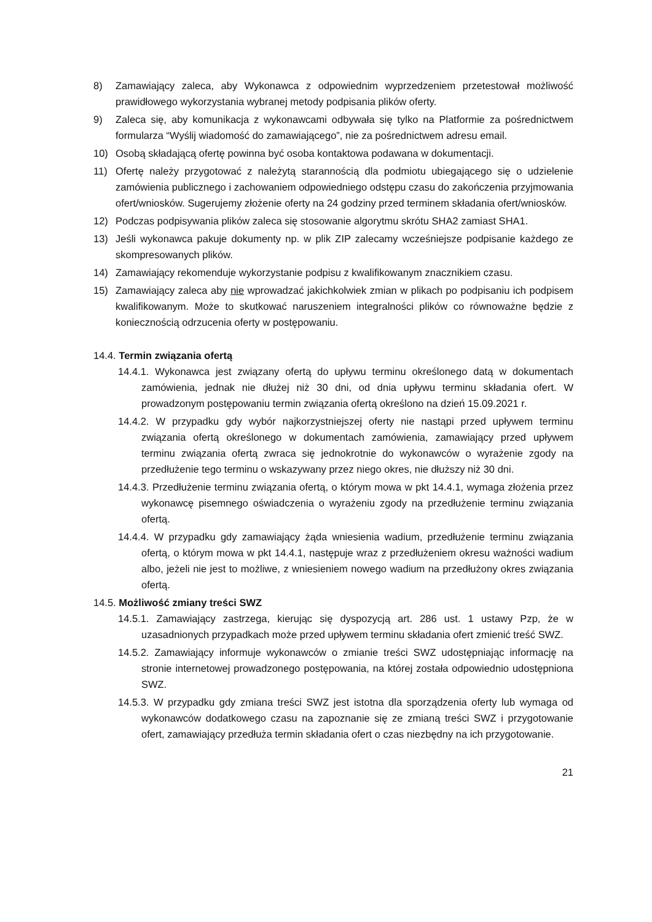8) Zamawiający zaleca, aby Wykonawca z odpowiednim wyprzedzeniem przetestował możliwość prawidłowego wykorzystania wybranej metody podpisania plików oferty.
9) Zaleca się, aby komunikacja z wykonawcami odbywała się tylko na Platformie za pośrednictwem formularza “Wyślij wiadomość do zamawiającego”, nie za pośrednictwem adresu email.
10) Osobą składającą ofertę powinna być osoba kontaktowa podawana w dokumentacji.
11) Ofertę należy przygotować z należytą starannością dla podmiotu ubiegającego się o udzielenie zamówienia publicznego i zachowaniem odpowiedniego odstępu czasu do zakończenia przyjmowania ofert/wniosków. Sugerujemy złożenie oferty na 24 godziny przed terminem składania ofert/wniosków.
12) Podczas podpisywania plików zaleca się stosowanie algorytmu skrótu SHA2 zamiast SHA1.
13) Jeśli wykonawca pakuje dokumenty np. w plik ZIP zalecamy wcześniejsze podpisanie każdego ze skompresowanych plików.
14) Zamawiający rekomenduje wykorzystanie podpisu z kwalifikowanym znacznikiem czasu.
15) Zamawiający zaleca aby nie wprowadzać jakichkolwiek zmian w plikach po podpisaniu ich podpisem kwalifikowanym. Może to skutkować naruszeniem integralności plików co równoważne będzie z koniecznością odrzucenia oferty w postępowaniu.
14.4. Termin związania ofertą
14.4.1. Wykonawca jest związany ofertą do upływu terminu określonego datą w dokumentach zamówienia, jednak nie dłużej niż 30 dni, od dnia upływu terminu składania ofert. W prowadzonym postępowaniu termin związania ofertą określono na dzień 15.09.2021 r.
14.4.2. W przypadku gdy wybór najkorzystniejszej oferty nie nastąpi przed upływem terminu związania ofertą określonego w dokumentach zamówienia, zamawiający przed upływem terminu związania ofertą zwraca się jednokrotnie do wykonawców o wyrażenie zgody na przedłużenie tego terminu o wskazywany przez niego okres, nie dłuższy niż 30 dni.
14.4.3. Przedłużenie terminu związania ofertą, o którym mowa w pkt 14.4.1, wymaga złożenia przez wykonawcę pisemnego oświadczenia o wyrażeniu zgody na przedłużenie terminu związania ofertą.
14.4.4. W przypadku gdy zamawiający żąda wniesienia wadium, przedłużenie terminu związania ofertą, o którym mowa w pkt 14.4.1, następuje wraz z przedłużeniem okresu ważności wadium albo, jeżeli nie jest to możliwe, z wniesieniem nowego wadium na przedłużony okres związania ofertą.
14.5. Możliwość zmiany treści SWZ
14.5.1. Zamawiający zastrzega, kierując się dyspozycją art. 286 ust. 1 ustawy Pzp, że w uzasadnionych przypadkach może przed upływem terminu składania ofert zmienić treść SWZ.
14.5.2. Zamawiający informuje wykonawców o zmianie treści SWZ udostępniając informację na stronie internetowej prowadzonego postępowania, na której została odpowiednio udostępniona SWZ.
14.5.3. W przypadku gdy zmiana treści SWZ jest istotna dla sporządzenia oferty lub wymaga od wykonawców dodatkowego czasu na zapoznanie się ze zmianą treści SWZ i przygotowanie ofert, zamawiający przedłuża termin składania ofert o czas niezbędny na ich przygotowanie.
21